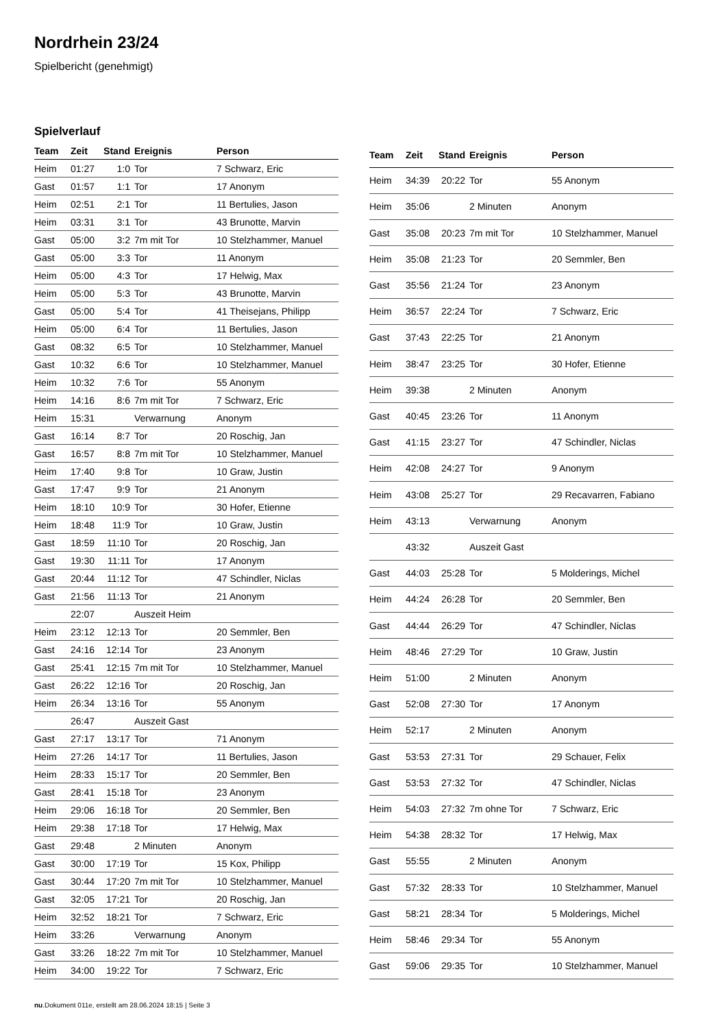Nordrhein 23/24
Spielbericht (genehmigt)
Spielverlauf
| Team | Zeit | Stand | Ereignis | Person |
| --- | --- | --- | --- | --- |
| Heim | 01:27 | 1:0 | Tor | 7 Schwarz, Eric |
| Gast | 01:57 | 1:1 | Tor | 17 Anonym |
| Heim | 02:51 | 2:1 | Tor | 11 Bertulies, Jason |
| Heim | 03:31 | 3:1 | Tor | 43 Brunotte, Marvin |
| Gast | 05:00 | 3:2 | 7m mit Tor | 10 Stelzhammer, Manuel |
| Gast | 05:00 | 3:3 | Tor | 11 Anonym |
| Heim | 05:00 | 4:3 | Tor | 17 Helwig, Max |
| Heim | 05:00 | 5:3 | Tor | 43 Brunotte, Marvin |
| Gast | 05:00 | 5:4 | Tor | 41 Theisejans, Philipp |
| Heim | 05:00 | 6:4 | Tor | 11 Bertulies, Jason |
| Gast | 08:32 | 6:5 | Tor | 10 Stelzhammer, Manuel |
| Gast | 10:32 | 6:6 | Tor | 10 Stelzhammer, Manuel |
| Heim | 10:32 | 7:6 | Tor | 55 Anonym |
| Heim | 14:16 | 8:6 | 7m mit Tor | 7 Schwarz, Eric |
| Heim | 15:31 | | Verwarnung | Anonym |
| Gast | 16:14 | 8:7 | Tor | 20 Roschig, Jan |
| Gast | 16:57 | 8:8 | 7m mit Tor | 10 Stelzhammer, Manuel |
| Heim | 17:40 | 9:8 | Tor | 10 Graw, Justin |
| Gast | 17:47 | 9:9 | Tor | 21 Anonym |
| Heim | 18:10 | 10:9 | Tor | 30 Hofer, Etienne |
| Heim | 18:48 | 11:9 | Tor | 10 Graw, Justin |
| Gast | 18:59 | 11:10 | Tor | 20 Roschig, Jan |
| Gast | 19:30 | 11:11 | Tor | 17 Anonym |
| Gast | 20:44 | 11:12 | Tor | 47 Schindler, Niclas |
| Gast | 21:56 | 11:13 | Tor | 21 Anonym |
| | 22:07 | | Auszeit Heim | |
| Heim | 23:12 | 12:13 | Tor | 20 Semmler, Ben |
| Gast | 24:16 | 12:14 | Tor | 23 Anonym |
| Gast | 25:41 | 12:15 | 7m mit Tor | 10 Stelzhammer, Manuel |
| Gast | 26:22 | 12:16 | Tor | 20 Roschig, Jan |
| Heim | 26:34 | 13:16 | Tor | 55 Anonym |
| | 26:47 | | Auszeit Gast | |
| Gast | 27:17 | 13:17 | Tor | 71 Anonym |
| Heim | 27:26 | 14:17 | Tor | 11 Bertulies, Jason |
| Heim | 28:33 | 15:17 | Tor | 20 Semmler, Ben |
| Gast | 28:41 | 15:18 | Tor | 23 Anonym |
| Heim | 29:06 | 16:18 | Tor | 20 Semmler, Ben |
| Heim | 29:38 | 17:18 | Tor | 17 Helwig, Max |
| Gast | 29:48 | | 2 Minuten | Anonym |
| Gast | 30:00 | 17:19 | Tor | 15 Kox, Philipp |
| Gast | 30:44 | 17:20 | 7m mit Tor | 10 Stelzhammer, Manuel |
| Gast | 32:05 | 17:21 | Tor | 20 Roschig, Jan |
| Heim | 32:52 | 18:21 | Tor | 7 Schwarz, Eric |
| Heim | 33:26 | | Verwarnung | Anonym |
| Gast | 33:26 | 18:22 | 7m mit Tor | 10 Stelzhammer, Manuel |
| Heim | 34:00 | 19:22 | Tor | 7 Schwarz, Eric |
| Team | Zeit | Stand | Ereignis | Person |
| --- | --- | --- | --- | --- |
| Heim | 34:39 | 20:22 | Tor | 55 Anonym |
| Heim | 35:06 | | 2 Minuten | Anonym |
| Gast | 35:08 | 20:23 | 7m mit Tor | 10 Stelzhammer, Manuel |
| Heim | 35:08 | 21:23 | Tor | 20 Semmler, Ben |
| Gast | 35:56 | 21:24 | Tor | 23 Anonym |
| Heim | 36:57 | 22:24 | Tor | 7 Schwarz, Eric |
| Gast | 37:43 | 22:25 | Tor | 21 Anonym |
| Heim | 38:47 | 23:25 | Tor | 30 Hofer, Etienne |
| Heim | 39:38 | | 2 Minuten | Anonym |
| Gast | 40:45 | 23:26 | Tor | 11 Anonym |
| Gast | 41:15 | 23:27 | Tor | 47 Schindler, Niclas |
| Heim | 42:08 | 24:27 | Tor | 9 Anonym |
| Heim | 43:08 | 25:27 | Tor | 29 Recavarren, Fabiano |
| Heim | 43:13 | | Verwarnung | Anonym |
| | 43:32 | | Auszeit Gast | |
| Gast | 44:03 | 25:28 | Tor | 5 Molderings, Michel |
| Heim | 44:24 | 26:28 | Tor | 20 Semmler, Ben |
| Gast | 44:44 | 26:29 | Tor | 47 Schindler, Niclas |
| Heim | 48:46 | 27:29 | Tor | 10 Graw, Justin |
| Heim | 51:00 | | 2 Minuten | Anonym |
| Gast | 52:08 | 27:30 | Tor | 17 Anonym |
| Heim | 52:17 | | 2 Minuten | Anonym |
| Gast | 53:53 | 27:31 | Tor | 29 Schauer, Felix |
| Gast | 53:53 | 27:32 | Tor | 47 Schindler, Niclas |
| Heim | 54:03 | 27:32 | 7m ohne Tor | 7 Schwarz, Eric |
| Heim | 54:38 | 28:32 | Tor | 17 Helwig, Max |
| Gast | 55:55 | | 2 Minuten | Anonym |
| Gast | 57:32 | 28:33 | Tor | 10 Stelzhammer, Manuel |
| Gast | 58:21 | 28:34 | Tor | 5 Molderings, Michel |
| Heim | 58:46 | 29:34 | Tor | 55 Anonym |
| Gast | 59:06 | 29:35 | Tor | 10 Stelzhammer, Manuel |
nu.Dokument 011e, erstellt am 28.06.2024 18:15 | Seite 3